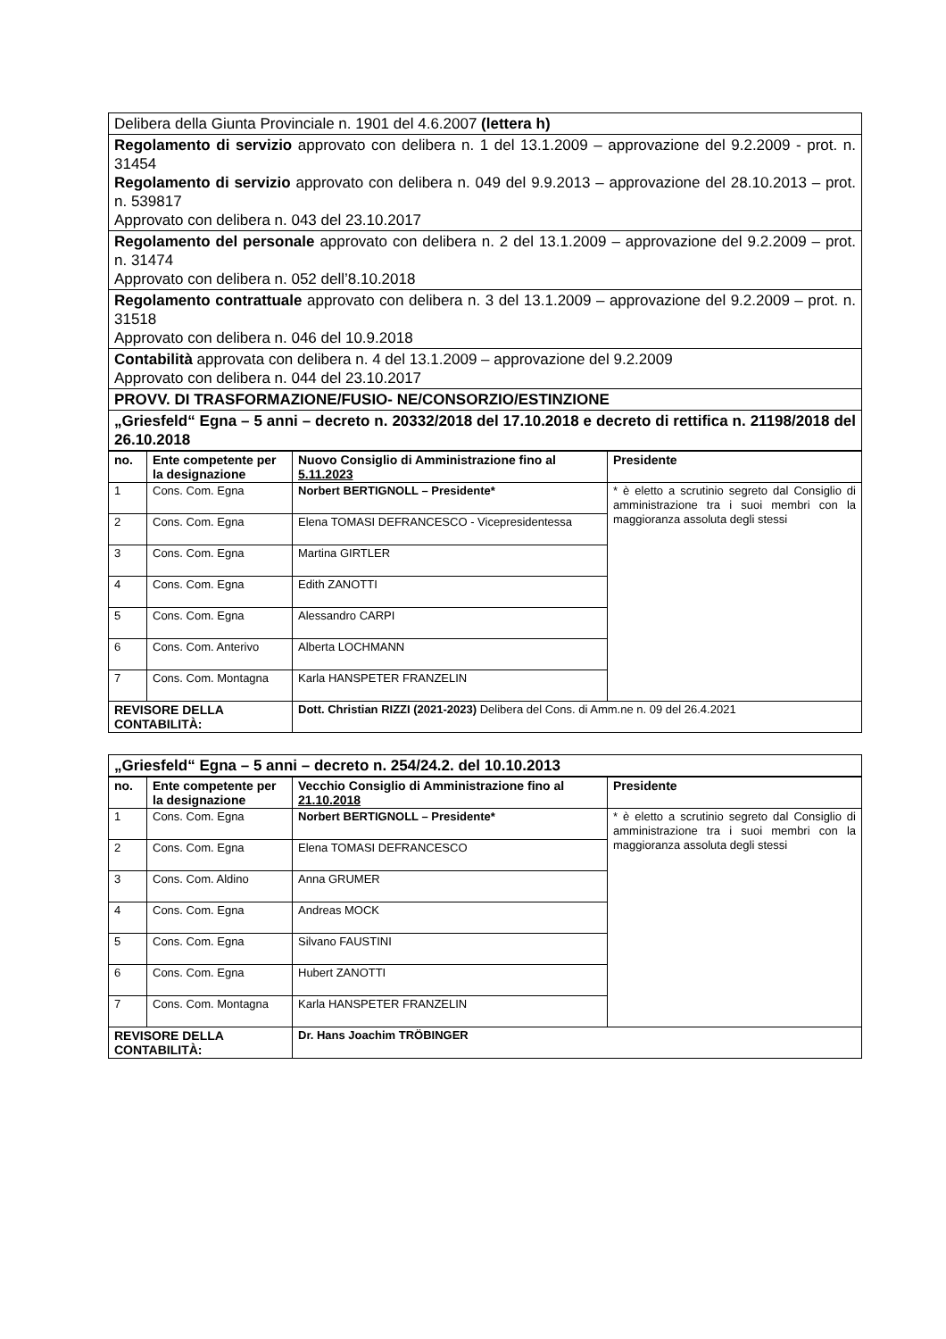| Delibera della Giunta Provinciale n. 1901 del 4.6.2007 (lettera h) |
| Regolamento di servizio approvato con delibera n. 1 del 13.1.2009 – approvazione del 9.2.2009 - prot. n. 31454 Regolamento di servizio approvato con delibera n. 049 del 9.9.2013 – approvazione del 28.10.2013 – prot. n. 539817 Approvato con delibera n. 043 del 23.10.2017 |
| Regolamento del personale approvato con delibera n. 2 del 13.1.2009 – approvazione del 9.2.2009 – prot. n. 31474 Approvato con delibera n. 052 dell’8.10.2018 |
| Regolamento contrattuale approvato con delibera n. 3 del 13.1.2009 – approvazione del 9.2.2009 – prot. n. 31518 Approvato con delibera n. 046 del 10.9.2018 |
| Contabilità approvata con delibera n. 4 del 13.1.2009 – approvazione del 9.2.2009 Approvato con delibera n. 044 del 23.10.2017 |
| PROVV. DI TRASFORMAZIONE/FUSIO- NE/CONSORZIO/ESTINZIONE |
| „Griesfeld“ Egna – 5 anni – decreto n. 20332/2018 del 17.10.2018 e decreto di rettifica n. 21198/2018 del 26.10.2018 |
| no. | Ente competente per la designazione | Nuovo Consiglio di Amministrazione fino al 5.11.2023 | Presidente |
| --- | --- | --- | --- |
| 1 | Cons. Com. Egna | Norbert BERTIGNOLL – Presidente* | * è eletto a scrutinio segreto dal Consiglio di amministrazione tra i suoi membri con la maggioranza assoluta degli stessi |
| 2 | Cons. Com. Egna | Elena TOMASI DEFRANCESCO - Vicepresidentessa | |
| 3 | Cons. Com. Egna | Martina GIRTLER | |
| 4 | Cons. Com. Egna | Edith ZANOTTI | |
| 5 | Cons. Com. Egna | Alessandro CARPI | |
| 6 | Cons. Com. Anterivo | Alberta LOCHMANN | |
| 7 | Cons. Com. Montagna | Karla HANSPETER FRANZELIN | |
| REVISORE DELLA CONTABILITÀ: | | Dott. Christian RIZZI (2021-2023) Delibera del Cons. di Amm.ne n. 09 del 26.4.2021 | |
| „Griesfeld“ Egna – 5 anni – decreto n. 254/24.2. del 10.10.2013 |
| no. | Ente competente per la designazione | Vecchio Consiglio di Amministrazione fino al 21.10.2018 | Presidente |
| --- | --- | --- | --- |
| 1 | Cons. Com. Egna | Norbert BERTIGNOLL – Presidente* | * è eletto a scrutinio segreto dal Consiglio di amministrazione tra i suoi membri con la maggioranza assoluta degli stessi |
| 2 | Cons. Com. Egna | Elena TOMASI DEFRANCESCO | |
| 3 | Cons. Com. Aldino | Anna GRUMER | |
| 4 | Cons. Com. Egna | Andreas MOCK | |
| 5 | Cons. Com. Egna | Silvano FAUSTINI | |
| 6 | Cons. Com. Egna | Hubert ZANOTTI | |
| 7 | Cons. Com. Montagna | Karla HANSPETER FRANZELIN | |
| REVISORE DELLA CONTABILITÀ: | | Dr. Hans Joachim TRÖBINGER | |